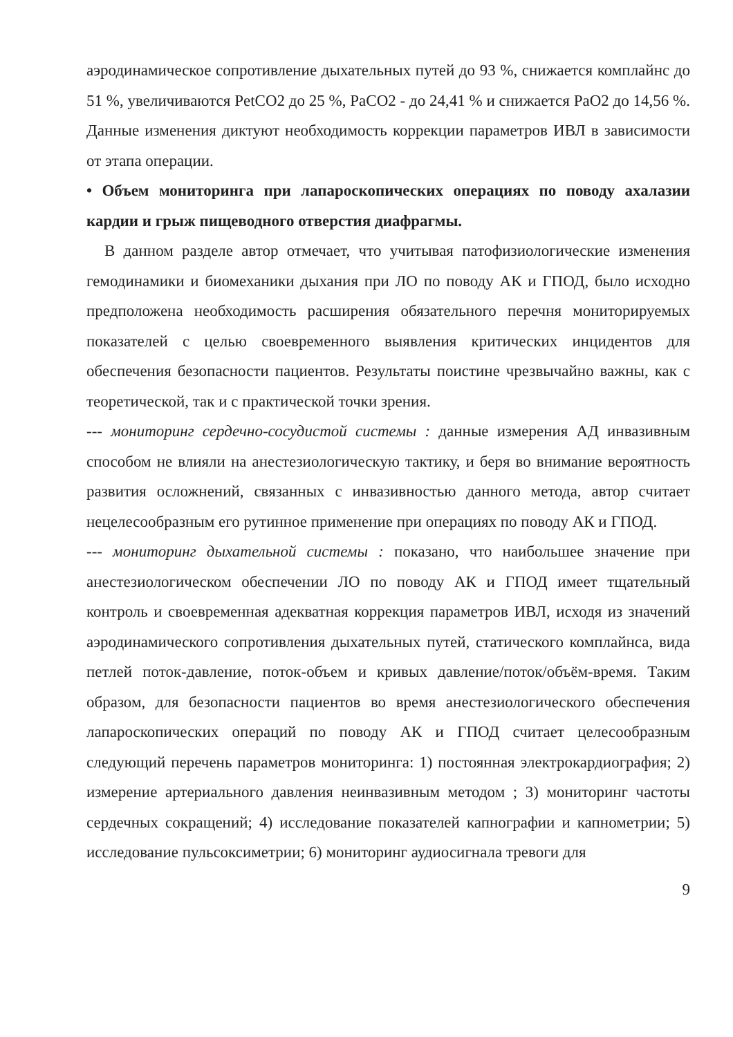аэродинамическое сопротивление дыхательных путей до 93 %, снижается комплайнс до 51 %, увеличиваются PetCO2 до 25 %, PaCO2 - до 24,41 % и снижается PaO2 до 14,56 %. Данные изменения диктуют необходимость коррекции параметров ИВЛ в зависимости от этапа операции.
• Объем мониторинга при лапароскопических операциях по поводу ахалазии кардии и грыж пищеводного отверстия диафрагмы.
В данном разделе автор отмечает, что учитывая патофизиологические изменения гемодинамики и биомеханики дыхания при ЛО по поводу АК и ГПОД, было исходно предположена необходимость расширения обязательного перечня мониторируемых показателей с целью своевременного выявления критических инцидентов для обеспечения безопасности пациентов. Результаты поистине чрезвычайно важны, как с теоретической, так и с практической точки зрения.
--- мониторинг сердечно-сосудистой системы : данные измерения АД инвазивным способом не влияли на анестезиологическую тактику, и беря во внимание вероятность развития осложнений, связанных с инвазивностью данного метода, автор считает нецелесообразным его рутинное применение при операциях по поводу АК и ГПОД.
--- мониторинг дыхательной системы : показано, что наибольшее значение при анестезиологическом обеспечении ЛО по поводу АК и ГПОД имеет тщательный контроль и своевременная адекватная коррекция параметров ИВЛ, исходя из значений аэродинамического сопротивления дыхательных путей, статического комплайнса, вида петлей поток-давление, поток-объем и кривых давление/поток/объём-время. Таким образом, для безопасности пациентов во время анестезиологического обеспечения лапароскопических операций по поводу АК и ГПОД считает целесообразным следующий перечень параметров мониторинга: 1) постоянная электрокардиография; 2) измерение артериального давления неинвазивным методом ; 3) мониторинг частоты сердечных сокращений; 4) исследование показателей капнографии и капнометрии; 5) исследование пульсоксиметрии; 6) мониторинг аудиосигнала тревоги для
9